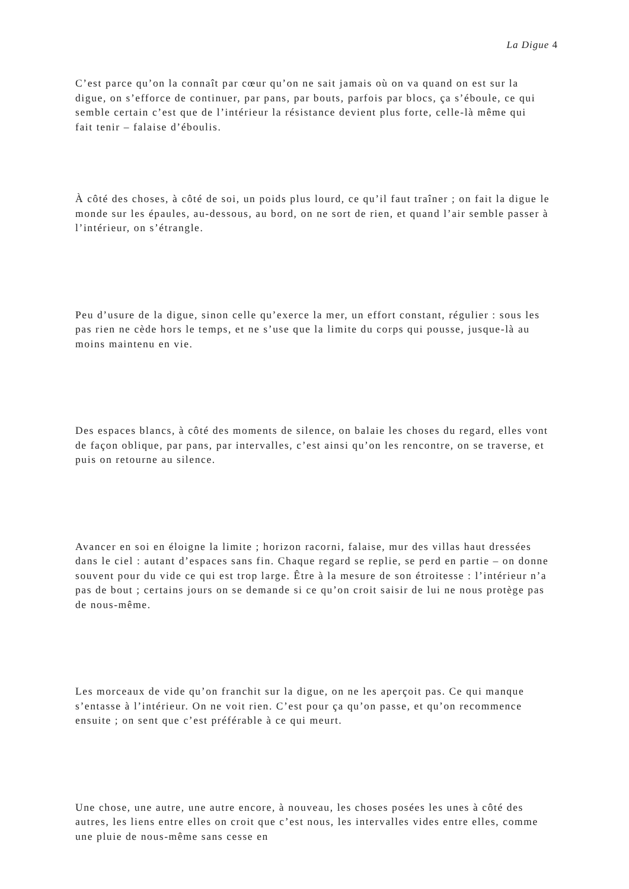La Digue 4
C’est parce qu’on la connaît par cœur qu’on ne sait jamais où on va quand on est sur la digue, on s’efforce de continuer, par pans, par bouts, parfois par blocs, ça s’éboule, ce qui semble certain c’est que de l’intérieur la résistance devient plus forte, celle-là même qui fait tenir – falaise d’éboulis.
À côté des choses, à côté de soi, un poids plus lourd, ce qu’il faut traîner ; on fait la digue le monde sur les épaules, au-dessous, au bord, on ne sort de rien, et quand l’air semble passer à l’intérieur, on s’étrangle.
Peu d’usure de la digue, sinon celle qu’exerce la mer, un effort constant, régulier : sous les pas rien ne cède hors le temps, et ne s’use que la limite du corps qui pousse, jusque-là au moins maintenu en vie.
Des espaces blancs, à côté des moments de silence, on balaie les choses du regard, elles vont de façon oblique, par pans, par intervalles, c’est ainsi qu’on les rencontre, on se traverse, et puis on retourne au silence.
Avancer en soi en éloigne la limite ; horizon racorni, falaise, mur des villas haut dressées dans le ciel : autant d’espaces sans fin. Chaque regard se replie, se perd en partie – on donne souvent pour du vide ce qui est trop large. Être à la mesure de son étroitesse : l’intérieur n’a pas de bout ; certains jours on se demande si ce qu’on croit saisir de lui ne nous protège pas de nous-même.
Les morceaux de vide qu’on franchit sur la digue, on ne les aperçoit pas. Ce qui manque s’entasse à l’intérieur. On ne voit rien. C’est pour ça qu’on passe, et qu’on recommence ensuite ; on sent que c’est préférable à ce qui meurt.
Une chose, une autre, une autre encore, à nouveau, les choses posées les unes à côté des autres, les liens entre elles on croit que c’est nous, les intervalles vides entre elles, comme une pluie de nous-même sans cesse en